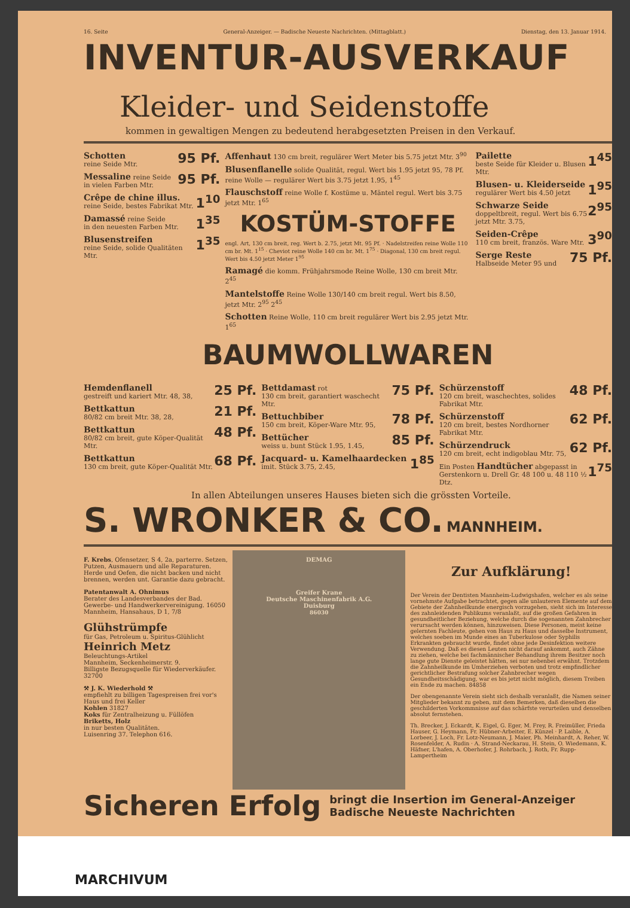16. Seite General-Anzeiger. — Badische Neueste Nachrichten. (Mittagblatt.) Dienstag, den 13. Januar 1914.
INVENTUR-AUSVERKAUF
Kleider- und Seidenstoffe
kommen in gewaltigen Mengen zu bedeutend herabgesetzten Preisen in den Verkauf.
Schotten 95 Pf.
reine Seide Mtr.
Messaline reine Seide 95 Pf.
in vielen Farben Mtr.
Crêpe de chine illus. 1<sup>10</sup>
reine Seide, bestes Fabrikat Mtr.
Damassé reine Seide 1<sup>35</sup>
in den neuesten Farben Mtr.
Blusenstreifen 1<sup>35</sup>
reine Seide, solide Qualitäten Mtr.
Affenhaut 130 cm breit, regulärer Wert Meter bis 5.75 jetzt Mtr. 3<sup>90</sup>
Blusenflanelle solide Qualität, regul. Wert bis 1.95 jetzt 95, 78 Pf. reine Wolle — regulärer Wert bis 3.75 jetzt 1.95, 1<sup>45</sup>
Flauschstoff reine Wolle f. Kostüme u. Mäntel regul. Wert bis 3.75 jetzt Mtr. 1<sup>65</sup>
KOSTÜM-STOFFE
engl. Art, 130 cm breit, reg. Wert b. 2.75, jetzt Mt. 95 Pf. · Nadelstreifen reine Wolle 110 cm br. Mt. 1<sup>15</sup> · Cheviot reine Wolle 140 cm br. Mt. 1<sup>75</sup> · Diagonal, 130 cm breit regul. Wert bis 4.50 jetzt Meter 1<sup>95</sup>
Ramagé die komm. Frühjahrsmode Reine Wolle, 130 cm breit Mtr. 2<sup>45</sup>
Mantelstoffe Reine Wolle 130/140 cm breit regul. Wert bis 8.50, jetzt Mtr. 2<sup>95</sup> 2<sup>45</sup>
Schotten Reine Wolle, 110 cm breit regulärer Wert bis 2.95 jetzt Mtr. 1<sup>65</sup>
Pailette 1<sup>45</sup>
beste Seide für Kleider u. Blusen Mtr.
Blusen- u. Kleiderseide 1<sup>95</sup>
regulärer Wert bis 4.50 jetzt
Schwarze Seide 2<sup>95</sup>
doppeltbreit, regul. Wert bis 6.75 jetzt Mtr. 3.75,
Seiden-Crêpe 3<sup>90</sup>
110 cm breit, französ. Ware Mtr.
Serge Reste 75 Pf.
Halbseide Meter 95 und
BAUMWOLLWAREN
Hemdenflanell 25 Pf.
gestreift und kariert Mtr. 48, 38,
Bettkattun 21 Pf.
80/82 cm breit Mtr. 38, 28,
Bettkattun 48 Pf.
80/82 cm breit, gute Köper-Qualität Mtr.
Bettkattun 68 Pf.
130 cm breit, gute Köper-Qualität Mtr.
Bettdamast rot 75 Pf.
130 cm breit, garantiert waschecht Mtr.
Bettuchbiber 78 Pf.
150 cm breit, Köper-Ware Mtr. 95,
Bettücher 85 Pf.
weiss u. bunt Stück 1.95, 1.45,
Jacquard- u. Kamelhaardecken 1<sup>85</sup>
imit. Stück 3.75, 2.45,
Schürzenstoff 48 Pf.
120 cm breit, waschechtes, solides Fabrikat Mtr.
Schürzenstoff 62 Pf.
120 cm breit, bestes Nordhorner Fabrikat Mtr.
Schürzendruck 62 Pf.
120 cm breit, echt indigoblau Mtr. 75,
Ein Posten Handtücher abgepasst in 1<sup>75</sup>
Gerstenkorn u. Drell Gr. 48 100 u. 48 110 ½ Dtz.
In allen Abteilungen unseres Hauses bieten sich die grössten Vorteile.
S. WRONKER & CO. MANNHEIM.
F. Krebs, Ofensetzer, S 4, 2a, parterre. Setzen, Putzen, Ausmauern und alle Reparaturen. Herde und Oefen, die nicht backen und nicht brennen, werden unt. Garantie dazu gebracht.
Patentanwalt A. Ohnimus
Berater des Landesverbandes der Bad. Gewerbe- und Handwerkervereinigung. 16050
Mannheim, Hansahaus, D 1, 7/8
Glühstrümpfe
für Gas, Petroleum u. Spiritus-Glühlicht
Heinrich Metz
Beleuchtungs-Artikel
Mannheim, Seckenheimerstr. 9.
Billigste Bezugsquelle für Wiederverkäufer. 32700
⚒ J. K. Wiederhold ⚒
empfiehlt zu billigen Tagespreisen frei vor's Haus und frei Keller
Kohlen 31827
Koks für Zentralheizung u. Füllöfen
Briketts, Holz
in nur besten Qualitäten.
Luisenring 37. Telephon 616.
DEMAG
Greifer Krane
Deutsche Maschinenfabrik A.G.
Duisburg
86030
Zur Aufklärung!
Der Verein der Dentisten Mannheim-Ludwigshafen, welcher es als seine vornehmste Aufgabe betrachtet, gegen alle unlauteren Elemente auf dem Gebiete der Zahnheilkunde energisch vorzugehen, sieht sich im Interesse des zahnleidenden Publikums veranlaßt, auf die großen Gefahren in gesundheitlicher Beziehung, welche durch die sogenannten Zahnbrecher verursacht werden können, hinzuweisen. Diese Personen, meist keine gelernten Fachleute, gehen von Haus zu Haus und dasselbe Instrument, welches soeben im Munde eines an Tuberkulose oder Syphilis Erkrankten gebraucht wurde, findet ohne jede Desinfektion weitere Verwendung. Daß es diesen Leuten nicht darauf ankommt, auch Zähne zu ziehen, welche bei fachmännischer Behandlung ihrem Besitzer noch lange gute Dienste geleistet hätten, sei nur nebenbei erwähnt. Trotzdem die Zahnheilkunde im Umherziehen verboten und trotz empfindlicher gerichtlicher Bestrafung solcher Zahnbrecher wegen Gesundheitsschädigung, war es bis jetzt nicht möglich, diesem Treiben ein Ende zu machen. 84858
Der obengenannte Verein sieht sich deshalb veranlaßt, die Namen seiner Mitglieder bekannt zu geben, mit dem Bemerken, daß dieselben die geschilderten Vorkommnisse auf das schärfste verurteilen und denselben absolut fernstehen.
Th. Brecker, J. Eckardt, K. Eigel, G. Eger, M. Frey, R. Freimüller, Frieda Hauser, G. Heymann, Fr. Hübner-Arbeiter, E. Künzel · P. Laible, A. Lorbeer, J. Loch, Fr. Lotz-Neumann, J. Maier, Ph. Meinhardt, A. Reher, W. Rosenfelder, A. Rudin · A. Strand-Neckarau, H. Stein, O. Wiedemann, K. Häfner, L'hafen, A. Oberhofer, J. Rohrbach, J. Roth, Fr. Rupp-Lampertheim
Sicheren Erfolg bringt die Insertion im General-Anzeiger
Badische Neueste Nachrichten
MARCHIVUM